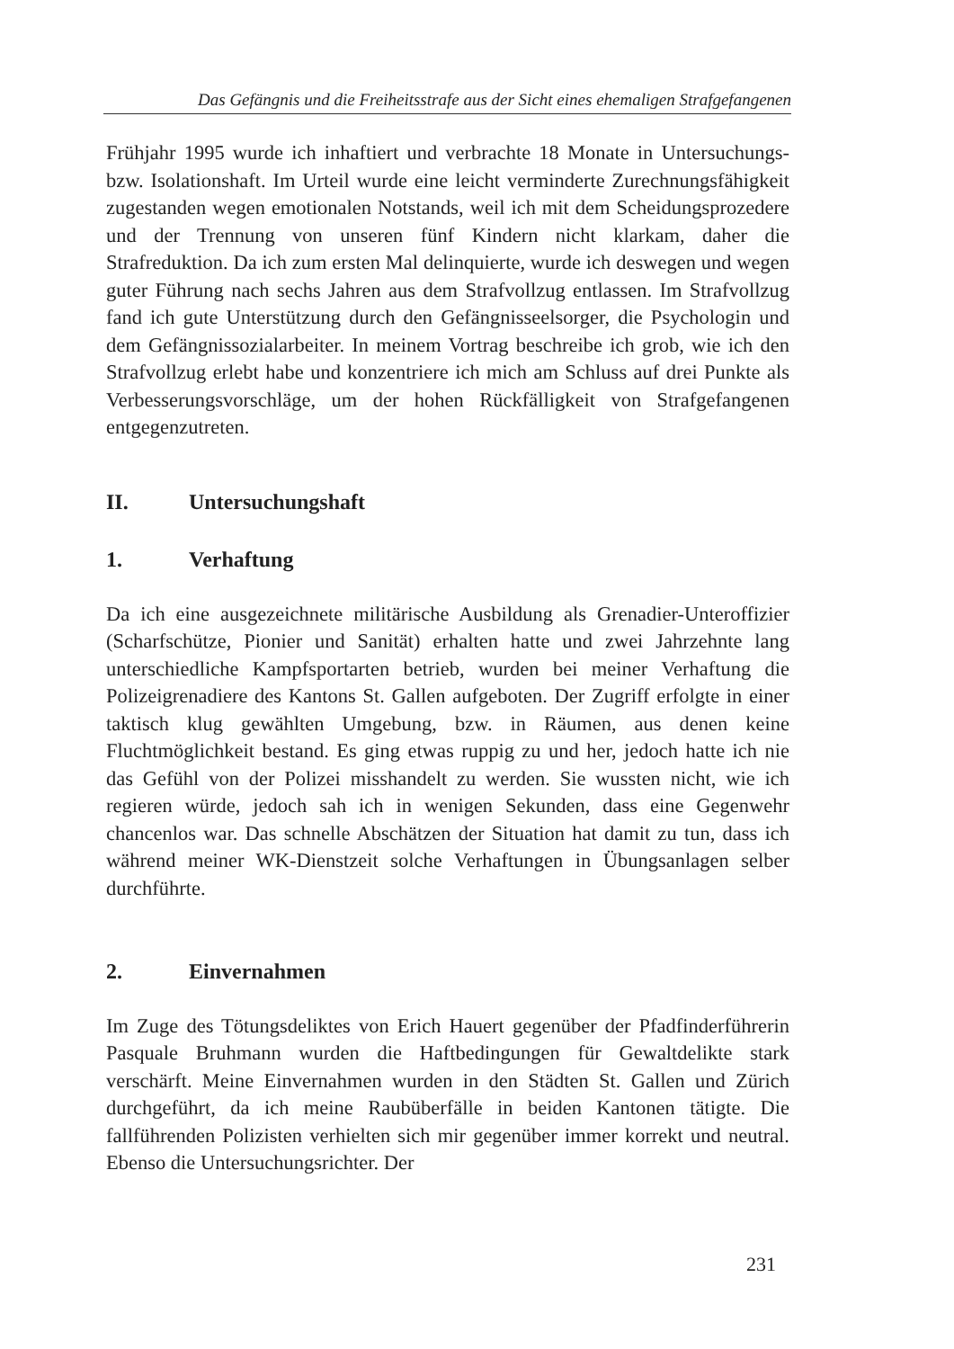Das Gefängnis und die Freiheitsstrafe aus der Sicht eines ehemaligen Strafgefangenen
Frühjahr 1995 wurde ich inhaftiert und verbrachte 18 Monate in Untersuchungs- bzw. Isolationshaft. Im Urteil wurde eine leicht verminderte Zurechnungsfähigkeit zugestanden wegen emotionalen Notstands, weil ich mit dem Scheidungsprozedere und der Trennung von unseren fünf Kindern nicht klarkam, daher die Strafreduktion. Da ich zum ersten Mal delinquierte, wurde ich deswegen und wegen guter Führung nach sechs Jahren aus dem Strafvollzug entlassen. Im Strafvollzug fand ich gute Unterstützung durch den Gefängnisseelsorger, die Psychologin und dem Gefängnissozialarbeiter. In meinem Vortrag beschreibe ich grob, wie ich den Strafvollzug erlebt habe und konzentriere ich mich am Schluss auf drei Punkte als Verbesserungsvorschläge, um der hohen Rückfälligkeit von Strafgefangenen entgegenzutreten.
II. Untersuchungshaft
1. Verhaftung
Da ich eine ausgezeichnete militärische Ausbildung als Grenadier-Unteroffizier (Scharfschütze, Pionier und Sanität) erhalten hatte und zwei Jahrzehnte lang unterschiedliche Kampfsportarten betrieb, wurden bei meiner Verhaftung die Polizeigrenadiere des Kantons St. Gallen aufgeboten. Der Zugriff erfolgte in einer taktisch klug gewählten Umgebung, bzw. in Räumen, aus denen keine Fluchtmöglichkeit bestand. Es ging etwas ruppig zu und her, jedoch hatte ich nie das Gefühl von der Polizei misshandelt zu werden. Sie wussten nicht, wie ich regieren würde, jedoch sah ich in wenigen Sekunden, dass eine Gegenwehr chancenlos war. Das schnelle Abschätzen der Situation hat damit zu tun, dass ich während meiner WK-Dienstzeit solche Verhaftungen in Übungsanlagen selber durchführte.
2. Einvernahmen
Im Zuge des Tötungsdeliktes von Erich Hauert gegenüber der Pfadfinderführerin Pasquale Bruhmann wurden die Haftbedingungen für Gewaltdelikte stark verschärft. Meine Einvernahmen wurden in den Städten St. Gallen und Zürich durchgeführt, da ich meine Raubüberfälle in beiden Kantonen tätigte. Die fallführenden Polizisten verhielten sich mir gegenüber immer korrekt und neutral. Ebenso die Untersuchungsrichter. Der
231